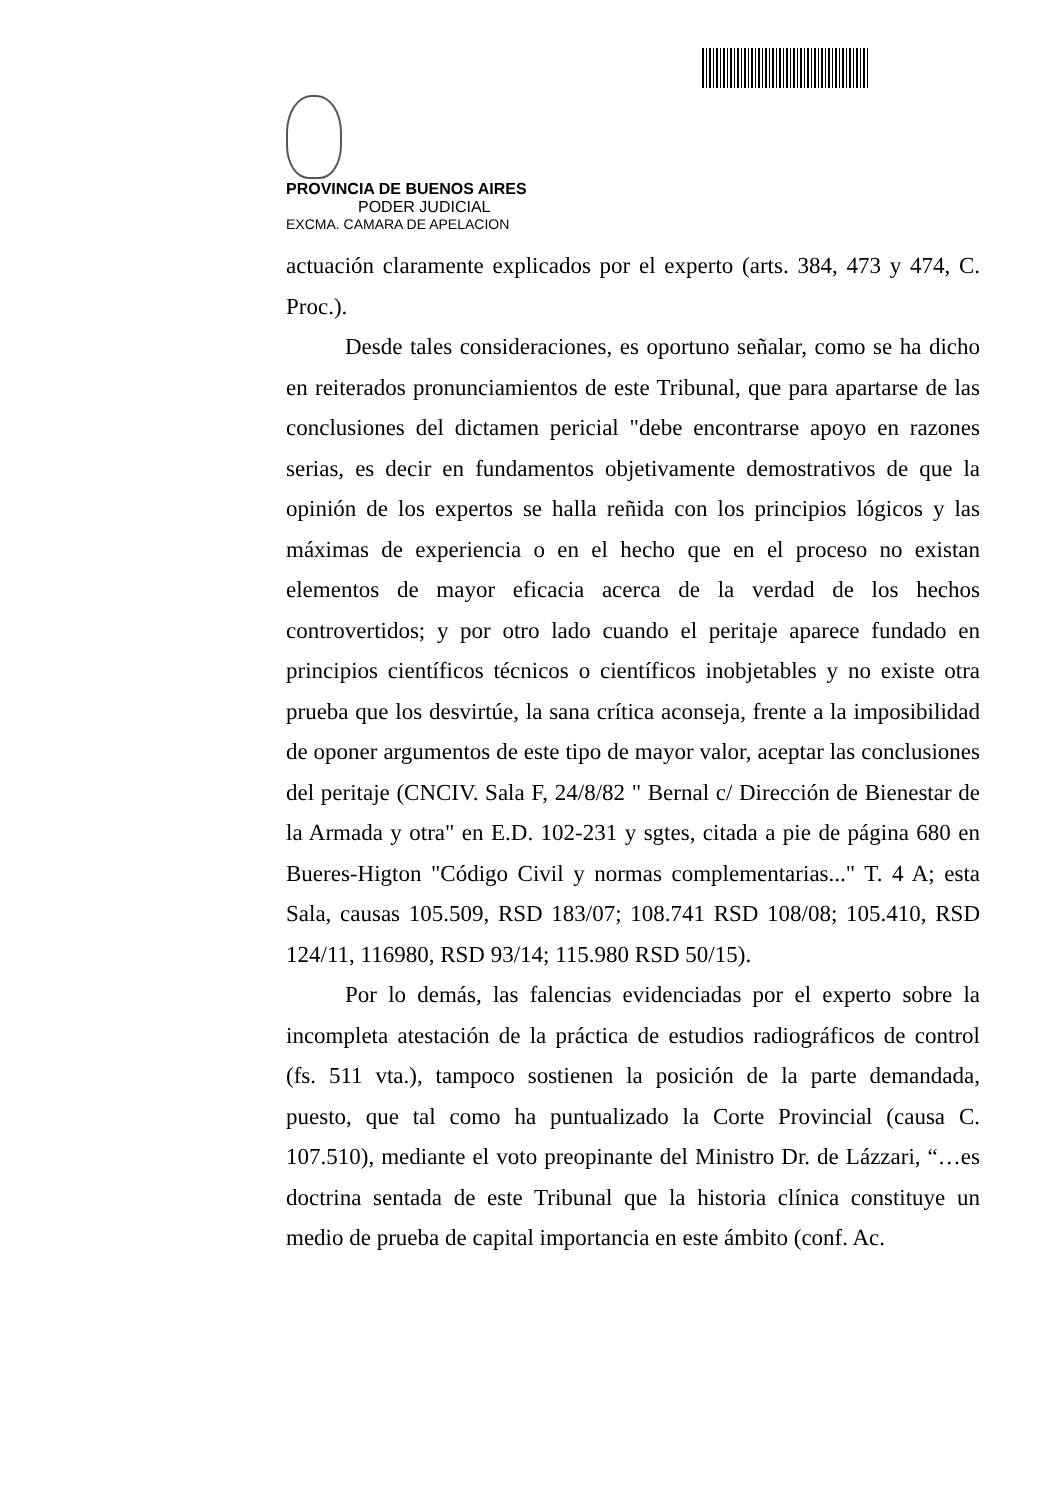PROVINCIA DE BUENOS AIRES
PODER JUDICIAL
EXCMA. CAMARA DE APELACION
actuación claramente explicados por el experto (arts. 384, 473 y 474, C. Proc.).
Desde tales consideraciones, es oportuno señalar, como se ha dicho en reiterados pronunciamientos de este Tribunal, que para apartarse de las conclusiones del dictamen pericial "debe encontrarse apoyo en razones serias, es decir en fundamentos objetivamente demostrativos de que la opinión de los expertos se halla reñida con los principios lógicos y las máximas de experiencia o en el hecho que en el proceso no existan elementos de mayor eficacia acerca de la verdad de los hechos controvertidos; y por otro lado cuando el peritaje aparece fundado en principios científicos técnicos o científicos inobjetables y no existe otra prueba que los desvirtúe, la sana crítica aconseja, frente a la imposibilidad de oponer argumentos de este tipo de mayor valor, aceptar las conclusiones del peritaje (CNCIV. Sala F, 24/8/82 " Bernal c/ Dirección de Bienestar de la Armada y otra" en E.D. 102-231 y sgtes, citada a pie de página 680 en Bueres-Higton "Código Civil y normas complementarias..." T. 4 A; esta Sala, causas 105.509, RSD 183/07; 108.741 RSD 108/08; 105.410, RSD 124/11, 116980, RSD 93/14; 115.980 RSD 50/15).
Por lo demás, las falencias evidenciadas por el experto sobre la incompleta atestación de la práctica de estudios radiográficos de control (fs. 511 vta.), tampoco sostienen la posición de la parte demandada, puesto, que tal como ha puntualizado la Corte Provincial (causa C. 107.510), mediante el voto preopinante del Ministro Dr. de Lázzari, “…es doctrina sentada de este Tribunal que la historia clínica constituye un medio de prueba de capital importancia en este ámbito (conf. Ac.